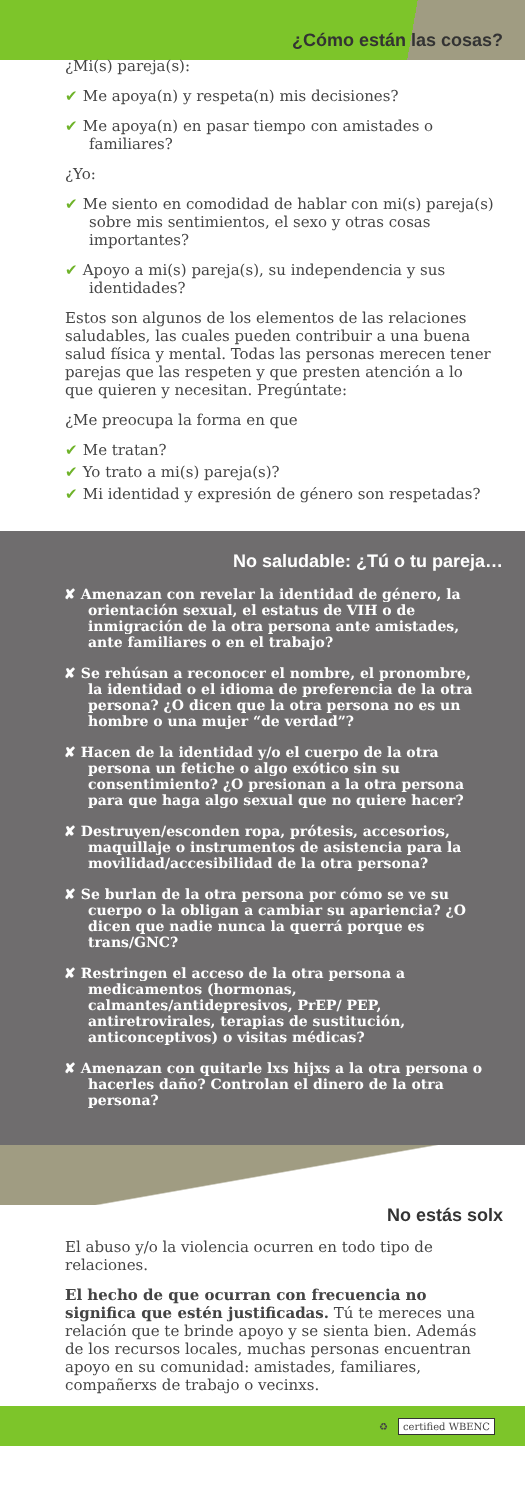¿Cómo están las cosas?
¿Mi(s) pareja(s):
✔ Me apoya(n) y respeta(n) mis decisiones?
✔ Me apoya(n) en pasar tiempo con amistades o familiares?
¿Yo:
✔ Me siento en comodidad de hablar con mi(s) pareja(s) sobre mis sentimientos, el sexo y otras cosas importantes?
✔ Apoyo a mi(s) pareja(s), su independencia y sus identidades?
Estos son algunos de los elementos de las relaciones saludables, las cuales pueden contribuir a una buena salud física y mental. Todas las personas merecen tener parejas que las respeten y que presten atención a lo que quieren y necesitan. Pregúntate:
¿Me preocupa la forma en que
✔ Me tratan?
✔ Yo trato a mi(s) pareja(s)?
✔ Mi identidad y expresión de género son respetadas?
No saludable: ¿Tú o tu pareja…
✘ Amenazan con revelar la identidad de género, la orientación sexual, el estatus de VIH o de inmigración de la otra persona ante amistades, ante familiares o en el trabajo?
✘ Se rehúsan a reconocer el nombre, el pronombre, la identidad o el idioma de preferencia de la otra persona? ¿O dicen que la otra persona no es un hombre o una mujer “de verdad”?
✘ Hacen de la identidad y/o el cuerpo de la otra persona un fetiche o algo exótico sin su consentimiento? ¿O presionan a la otra persona para que haga algo sexual que no quiere hacer?
✘ Destruyen/esconden ropa, prótesis, accesorios, maquillaje o instrumentos de asistencia para la movilidad/accesibilidad de la otra persona?
✘ Se burlan de la otra persona por cómo se ve su cuerpo o la obligan a cambiar su apariencia? ¿O dicen que nadie nunca la querrá porque es trans/GNC?
✘ Restringen el acceso de la otra persona a medicamentos (hormonas, calmantes/antidepresivos, PrEP/ PEP, antiretrovirales, terapias de sustitución, anticonceptivos) o visitas médicas?
✘ Amenazan con quitarle lxs hijxs a la otra persona o hacerles daño? Controlan el dinero de la otra persona?
No estás solx
El abuso y/o la violencia ocurren en todo tipo de relaciones.
El hecho de que ocurran con frecuencia no significa que estén justificadas. Tú te mereces una relación que te brinde apoyo y se sienta bien. Además de los recursos locales, muchas personas encuentran apoyo en su comunidad: amistades, familiares, compañerxs de trabajo o vecinxs.
♻ certified WBENC